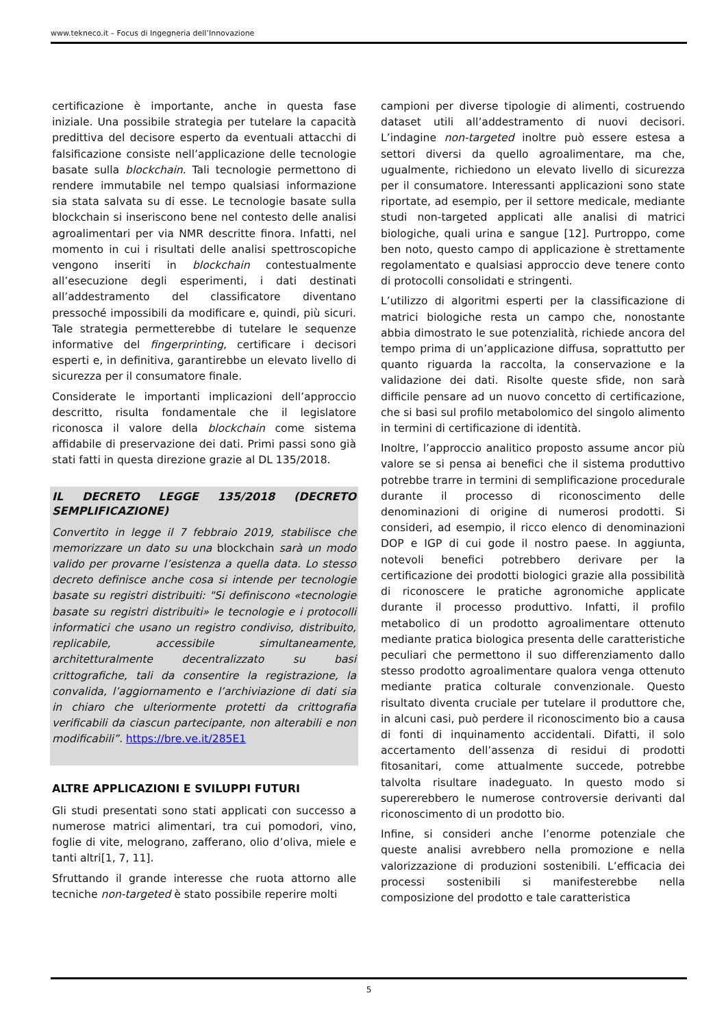www.tekneco.it – Focus di Ingegneria dell’Innovazione
certificazione è importante, anche in questa fase iniziale. Una possibile strategia per tutelare la capacità predittiva del decisore esperto da eventuali attacchi di falsificazione consiste nell’applicazione delle tecnologie basate sulla blockchain. Tali tecnologie permettono di rendere immutabile nel tempo qualsiasi informazione sia stata salvata su di esse. Le tecnologie basate sulla blockchain si inseriscono bene nel contesto delle analisi agroalimentari per via NMR descritte finora. Infatti, nel momento in cui i risultati delle analisi spettroscopiche vengono inseriti in blockchain contestualmente all’esecuzione degli esperimenti, i dati destinati all’addestramento del classificatore diventano pressoché impossibili da modificare e, quindi, più sicuri. Tale strategia permetterebbe di tutelare le sequenze informative del fingerprinting, certificare i decisori esperti e, in definitiva, garantirebbe un elevato livello di sicurezza per il consumatore finale.
Considerate le importanti implicazioni dell’approccio descritto, risulta fondamentale che il legislatore riconosca il valore della blockchain come sistema affidabile di preservazione dei dati. Primi passi sono già stati fatti in questa direzione grazie al DL 135/2018.
IL DECRETO LEGGE 135/2018 (DECRETO SEMPLIFICAZIONE)
Convertito in legge il 7 febbraio 2019, stabilisce che memorizzare un dato su una blockchain sarà un modo valido per provarne l’esistenza a quella data. Lo stesso decreto definisce anche cosa si intende per tecnologie basate su registri distribuiti: "Si definiscono «tecnologie basate su registri distribuiti» le tecnologie e i protocolli informatici che usano un registro condiviso, distribuito, replicabile, accessibile simultaneamente, architetturalmente decentralizzato su basi crittografiche, tali da consentire la registrazione, la convalida, l’aggiornamento e l’archiviazione di dati sia in chiaro che ulteriormente protetti da crittografia verificabili da ciascun partecipante, non alterabili e non modificabili”. https://bre.ve.it/285E1
ALTRE APPLICAZIONI E SVILUPPI FUTURI
Gli studi presentati sono stati applicati con successo a numerose matrici alimentari, tra cui pomodori, vino, foglie di vite, melograno, zafferano, olio d’oliva, miele e tanti altri[1, 7, 11].
Sfruttando il grande interesse che ruota attorno alle tecniche non-targeted è stato possibile reperire molti
campioni per diverse tipologie di alimenti, costruendo dataset utili all’addestramento di nuovi decisori. L’indagine non-targeted inoltre può essere estesa a settori diversi da quello agroalimentare, ma che, ugualmente, richiedono un elevato livello di sicurezza per il consumatore. Interessanti applicazioni sono state riportate, ad esempio, per il settore medicale, mediante studi non-targeted applicati alle analisi di matrici biologiche, quali urina e sangue [12]. Purtroppo, come ben noto, questo campo di applicazione è strettamente regolamentato e qualsiasi approccio deve tenere conto di protocolli consolidati e stringenti.
L’utilizzo di algoritmi esperti per la classificazione di matrici biologiche resta un campo che, nonostante abbia dimostrato le sue potenzialità, richiede ancora del tempo prima di un’applicazione diffusa, soprattutto per quanto riguarda la raccolta, la conservazione e la validazione dei dati. Risolte queste sfide, non sarà difficile pensare ad un nuovo concetto di certificazione, che si basi sul profilo metabolomico del singolo alimento in termini di certificazione di identità.
Inoltre, l’approccio analitico proposto assume ancor più valore se si pensa ai benefici che il sistema produttivo potrebbe trarre in termini di semplificazione procedurale durante il processo di riconoscimento delle denominazioni di origine di numerosi prodotti. Si consideri, ad esempio, il ricco elenco di denominazioni DOP e IGP di cui gode il nostro paese. In aggiunta, notevoli benefici potrebbero derivare per la certificazione dei prodotti biologici grazie alla possibilità di riconoscere le pratiche agronomiche applicate durante il processo produttivo. Infatti, il profilo metabolico di un prodotto agroalimentare ottenuto mediante pratica biologica presenta delle caratteristiche peculiari che permettono il suo differenziamento dallo stesso prodotto agroalimentare qualora venga ottenuto mediante pratica colturale convenzionale. Questo risultato diventa cruciale per tutelare il produttore che, in alcuni casi, può perdere il riconoscimento bio a causa di fonti di inquinamento accidentali. Difatti, il solo accertamento dell’assenza di residui di prodotti fitosanitari, come attualmente succede, potrebbe talvolta risultare inadeguato. In questo modo si supererebbero le numerose controversie derivanti dal riconoscimento di un prodotto bio.
Infine, si consideri anche l’enorme potenziale che queste analisi avrebbero nella promozione e nella valorizzazione di produzioni sostenibili. L’efficacia dei processi sostenibili si manifesterebbe nella composizione del prodotto e tale caratteristica
5